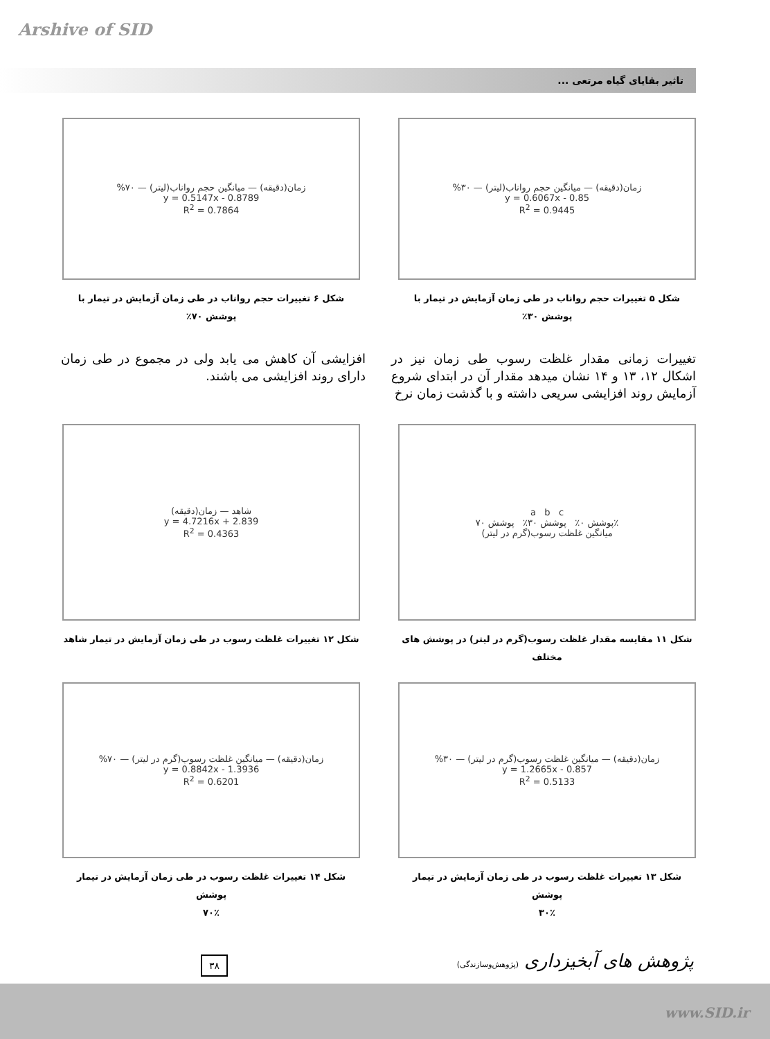Arshive of SID
تاثیر بقایای گیاه مرتعی ...
%۳۰ — زمان(دقیقه) — میانگین حجم رواناب(لیتر)
y = 0.6067x - 0.85
R<sup>2</sup> = 0.9445
شکل ۵ تغییرات حجم رواناب در طی زمان آزمایش در تیمار با
پوشش ۳۰٪
%۷۰ — زمان(دقیقه) — میانگین حجم رواناب(لیتر)
y = 0.5147x - 0.8789
R<sup>2</sup> = 0.7864
شکل ۶ تغییرات حجم رواناب در طی زمان آزمایش در تیمار با
پوشش ۷۰٪
تغییرات زمانی مقدار غلظت رسوب طی زمان نیز در اشکال ۱۲، ۱۳ و ۱۴ نشان میدهد مقدار آن در ابتدای شروع آزمایش روند افزایشی سریعی داشته و با گذشت زمان نرخ
افزایشی آن کاهش می یابد ولی در مجموع در طی زمان دارای روند افزایشی می باشند.
a b c
پوشش ۰٪ پوشش ۳۰٪ پوشش ۷۰٪
میانگین غلظت رسوب(گرم در لیتر)
شکل ۱۱ مقایسه مقدار غلظت رسوب(گرم در لیتر) در پوشش های
مختلف
شاهد — زمان(دقیقه)
y = 4.7216x + 2.839
R<sup>2</sup> = 0.4363
شکل ۱۲ تغییرات غلظت رسوب در طی زمان آزمایش در تیمار شاهد
%۳۰ — زمان(دقیقه) — میانگین غلظت رسوب(گرم در لیتر)
y = 1.2665x - 0.857
R<sup>2</sup> = 0.5133
شکل ۱۳ تغییرات غلظت رسوب در طی زمان آزمایش در تیمار پوشش
۳۰٪
%۷۰ — زمان(دقیقه) — میانگین غلظت رسوب(گرم در لیتر)
y = 0.8842x - 1.3936
R<sup>2</sup> = 0.6201
شکل ۱۴ تغییرات غلظت رسوب در طی زمان آزمایش در تیمار پوشش
۷۰٪
پژوهش های آبخیزداری (پژوهش‌وسازندگی)
۳۸
www.SID.ir